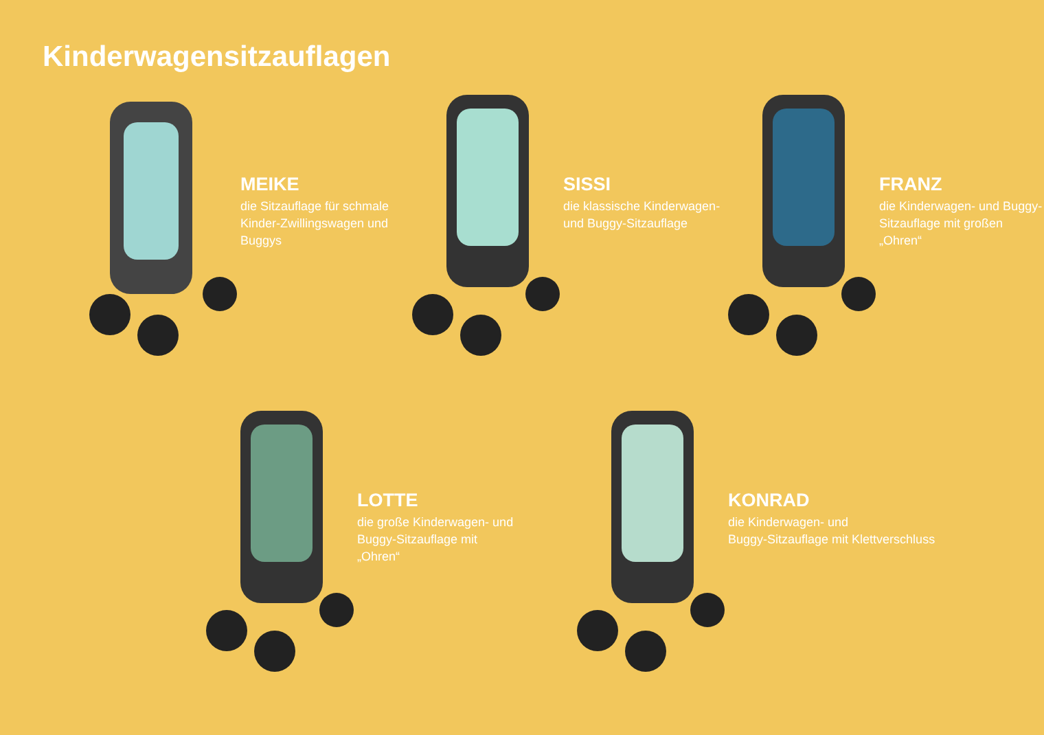Kinderwagensitzauflagen
MEIKE
die Sitzauflage für schmale Kinder-Zwillingswagen und Buggys
SISSI
die klassische Kinderwagen- und Buggy-Sitzauflage
FRANZ
die Kinderwagen- und Buggy-Sitzauflage mit großen „Ohren“
LOTTE
die große Kinderwagen- und Buggy-Sitzauflage mit „Ohren“
KONRAD
die Kinderwagen- und
Buggy-Sitzauflage mit Klettverschluss